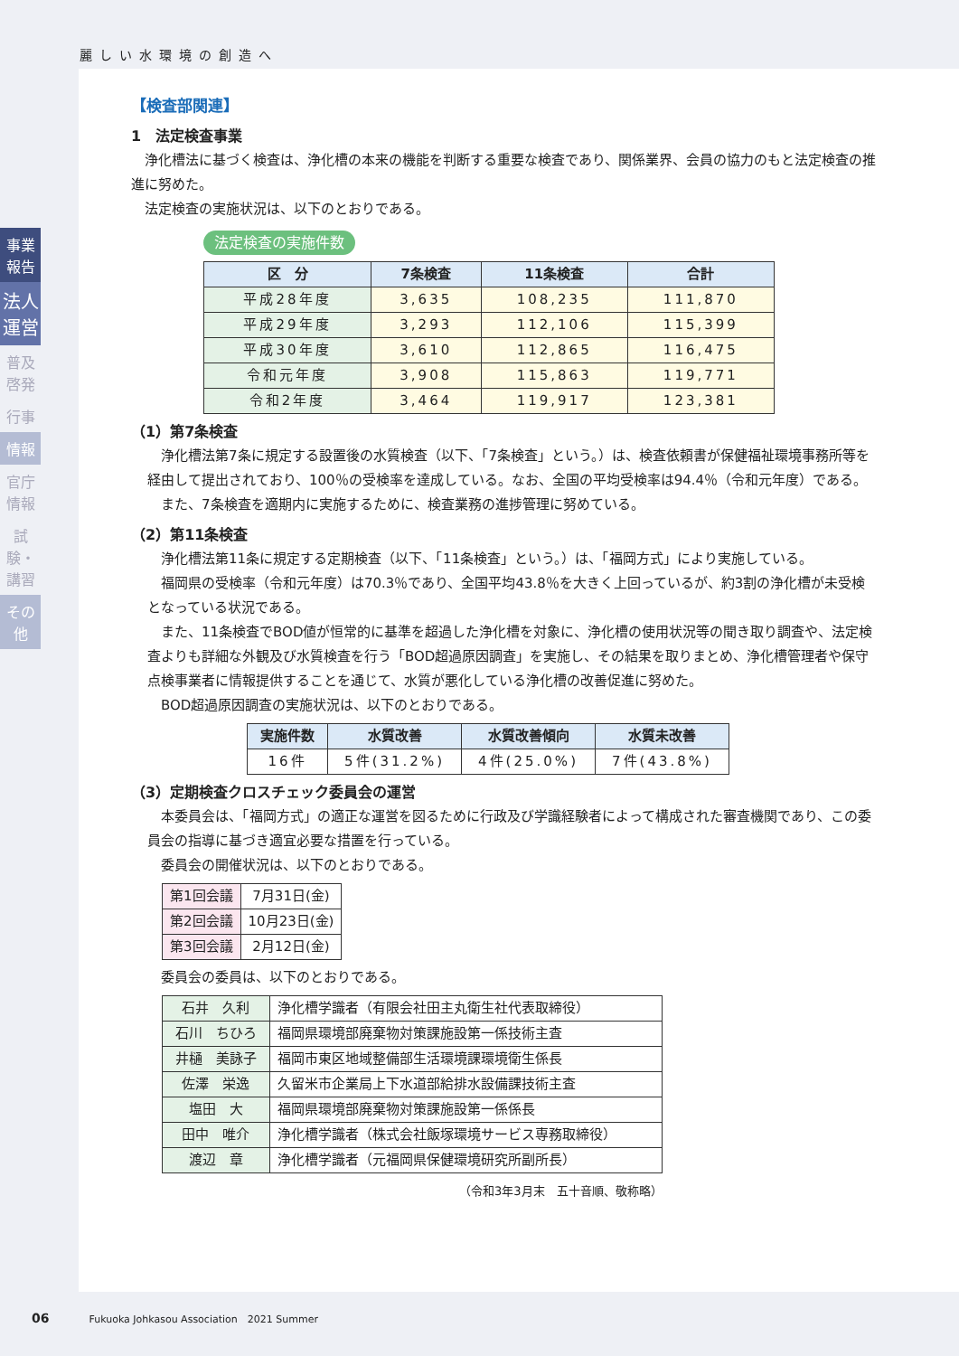麗しい水環境の創造へ
事業報告
法人運営
普及啓発
行事
情報
官庁情報
試験・講習
その他
【検査部関連】
1　法定検査事業
浄化槽法に基づく検査は、浄化槽の本来の機能を判断する重要な検査であり、関係業界、会員の協力のもと法定検査の推進に努めた。
法定検査の実施状況は、以下のとおりである。
法定検査の実施件数
| 区 分 | 7条検査 | 11条検査 | 合計 |
| --- | --- | --- | --- |
| 平成28年度 | 3,635 | 108,235 | 111,870 |
| 平成29年度 | 3,293 | 112,106 | 115,399 |
| 平成30年度 | 3,610 | 112,865 | 116,475 |
| 令和元年度 | 3,908 | 115,863 | 119,771 |
| 令和2年度 | 3,464 | 119,917 | 123,381 |
（1）第7条検査
浄化槽法第7条に規定する設置後の水質検査（以下、「7条検査」という。）は、検査依頼書が保健福祉環境事務所等を経由して提出されており、100％の受検率を達成している。なお、全国の平均受検率は94.4％（令和元年度）である。
また、7条検査を適期内に実施するために、検査業務の進捗管理に努めている。
（2）第11条検査
浄化槽法第11条に規定する定期検査（以下、「11条検査」という。）は、「福岡方式」により実施している。
福岡県の受検率（令和元年度）は70.3％であり、全国平均43.8％を大きく上回っているが、約3割の浄化槽が未受検となっている状況である。
また、11条検査でBOD値が恒常的に基準を超過した浄化槽を対象に、浄化槽の使用状況等の聞き取り調査や、法定検査よりも詳細な外観及び水質検査を行う「BOD超過原因調査」を実施し、その結果を取りまとめ、浄化槽管理者や保守点検事業者に情報提供することを通じて、水質が悪化している浄化槽の改善促進に努めた。
BOD超過原因調査の実施状況は、以下のとおりである。
| 実施件数 | 水質改善 | 水質改善傾向 | 水質未改善 |
| --- | --- | --- | --- |
| 16件 | 5件(31.2%) | 4件(25.0%) | 7件(43.8%) |
（3）定期検査クロスチェック委員会の運営
本委員会は、「福岡方式」の適正な運営を図るために行政及び学識経験者によって構成された審査機関であり、この委員会の指導に基づき適宜必要な措置を行っている。
委員会の開催状況は、以下のとおりである。
| 第1回会議 | 7月31日(金) |
| 第2回会議 | 10月23日(金) |
| 第3回会議 | 2月12日(金) |
委員会の委員は、以下のとおりである。
| 石井 久利 | 浄化槽学識者（有限会社田主丸衛生社代表取締役） |
| 石川 ちひろ | 福岡県環境部廃棄物対策課施設第一係技術主査 |
| 井樋 美詠子 | 福岡市東区地域整備部生活環境課環境衛生係長 |
| 佐澤 栄逸 | 久留米市企業局上下水道部給排水設備課技術主査 |
| 塩田 大 | 福岡県環境部廃棄物対策課施設第一係係長 |
| 田中 唯介 | 浄化槽学識者（株式会社飯塚環境サービス専務取締役） |
| 渡辺 章 | 浄化槽学識者（元福岡県保健環境研究所副所長） |
（令和3年3月末　五十音順、敬称略）
06　　　　Fukuoka Johkasou Association　2021 Summer